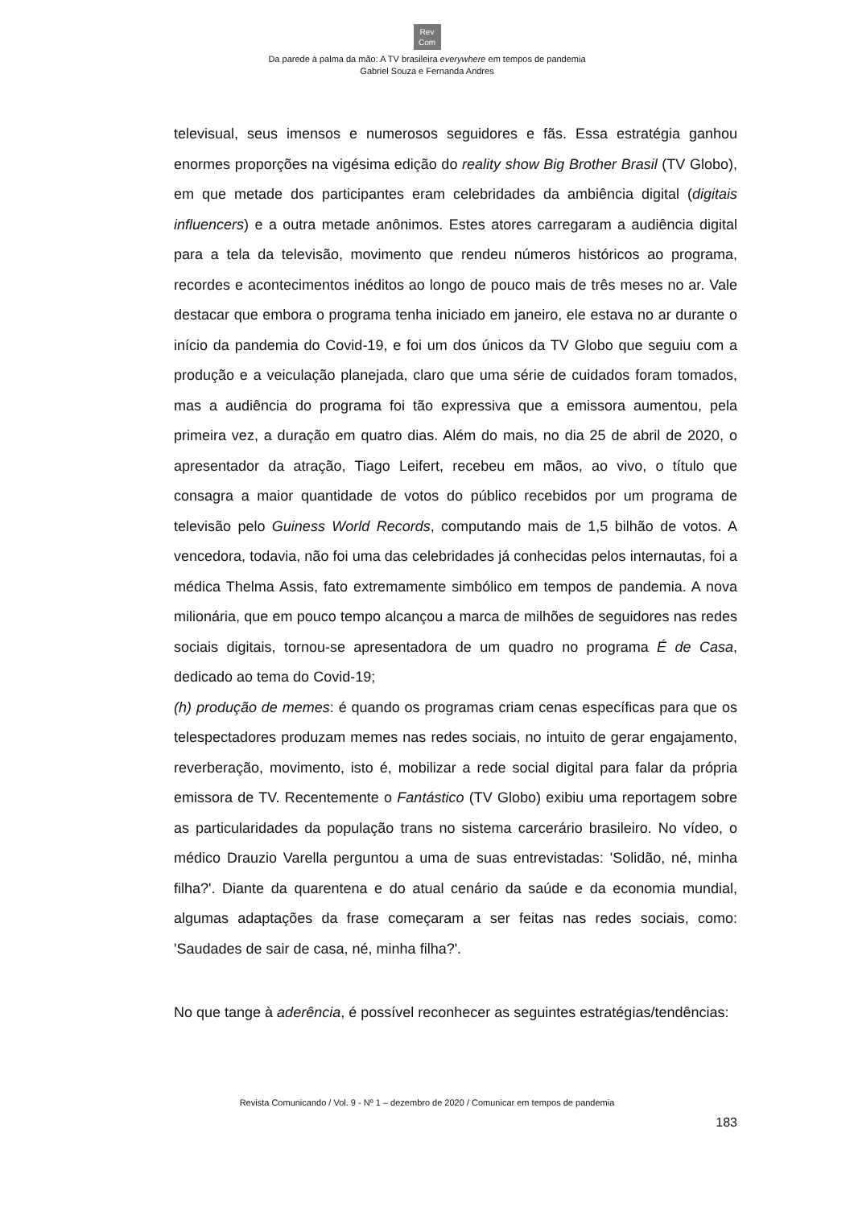Rev
Com
Da parede à palma da mão: A TV brasileira everywhere em tempos de pandemia
Gabriel Souza e Fernanda Andres
televisual, seus imensos e numerosos seguidores e fãs. Essa estratégia ganhou enormes proporções na vigésima edição do reality show Big Brother Brasil (TV Globo), em que metade dos participantes eram celebridades da ambiência digital (digitais influencers) e a outra metade anônimos. Estes atores carregaram a audiência digital para a tela da televisão, movimento que rendeu números históricos ao programa, recordes e acontecimentos inéditos ao longo de pouco mais de três meses no ar. Vale destacar que embora o programa tenha iniciado em janeiro, ele estava no ar durante o início da pandemia do Covid-19, e foi um dos únicos da TV Globo que seguiu com a produção e a veiculação planejada, claro que uma série de cuidados foram tomados, mas a audiência do programa foi tão expressiva que a emissora aumentou, pela primeira vez, a duração em quatro dias. Além do mais, no dia 25 de abril de 2020, o apresentador da atração, Tiago Leifert, recebeu em mãos, ao vivo, o título que consagra a maior quantidade de votos do público recebidos por um programa de televisão pelo Guiness World Records, computando mais de 1,5 bilhão de votos. A vencedora, todavia, não foi uma das celebridades já conhecidas pelos internautas, foi a médica Thelma Assis, fato extremamente simbólico em tempos de pandemia. A nova milionária, que em pouco tempo alcançou a marca de milhões de seguidores nas redes sociais digitais, tornou-se apresentadora de um quadro no programa É de Casa, dedicado ao tema do Covid-19;
(h) produção de memes: é quando os programas criam cenas específicas para que os telespectadores produzam memes nas redes sociais, no intuito de gerar engajamento, reverberação, movimento, isto é, mobilizar a rede social digital para falar da própria emissora de TV. Recentemente o Fantástico (TV Globo) exibiu uma reportagem sobre as particularidades da população trans no sistema carcerário brasileiro. No vídeo, o médico Drauzio Varella perguntou a uma de suas entrevistadas: 'Solidão, né, minha filha?'. Diante da quarentena e do atual cenário da saúde e da economia mundial, algumas adaptações da frase começaram a ser feitas nas redes sociais, como: 'Saudades de sair de casa, né, minha filha?'.
No que tange à aderência, é possível reconhecer as seguintes estratégias/tendências:
Revista Comunicando / Vol. 9 - Nº 1 – dezembro de 2020 / Comunicar em tempos de pandemia
183